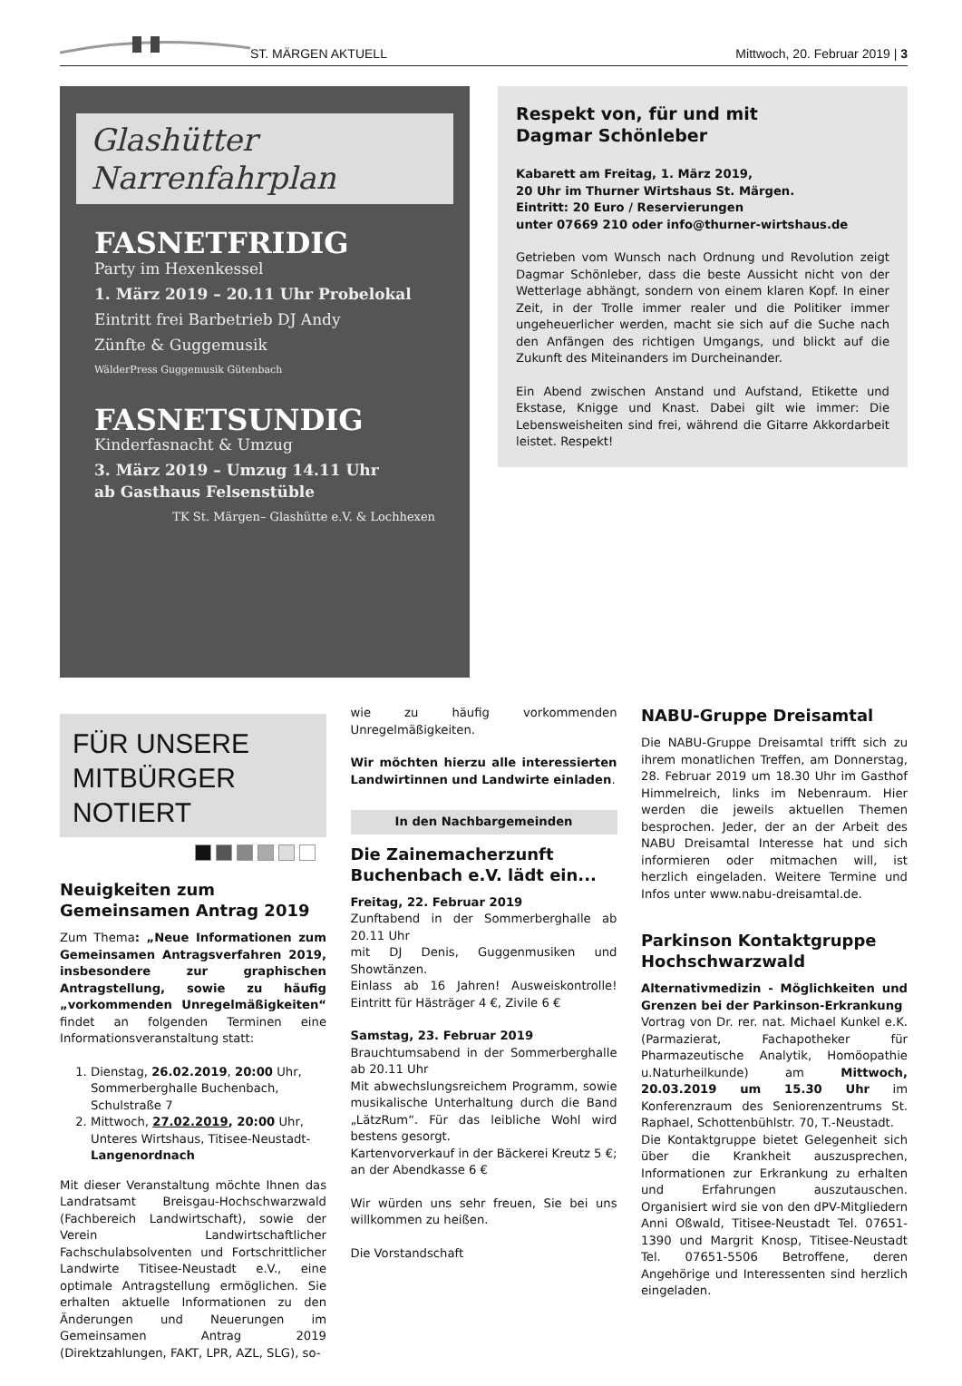ST. MÄRGEN AKTUELL Mittwoch, 20. Februar 2019 | 3
Glashütter
Narrenfahrplan
FASNETFRIDIG
Party im Hexenkessel
1. März 2019 – 20.11 Uhr Probelokal
Eintritt frei Barbetrieb DJ Andy
Zünfte & Guggemusik
WälderPress Guggemusik Gütenbach
FASNETSUNDIG
Kinderfasnacht & Umzug
3. März 2019 – Umzug 14.11 Uhr
ab Gasthaus Felsenstüble
TK St. Märgen– Glashütte e.V. & Lochhexen
Respekt von, für und mit
Dagmar Schönleber
Kabarett am Freitag, 1. März 2019,
20 Uhr im Thurner Wirtshaus St. Märgen.
Eintritt: 20 Euro / Reservierungen
unter 07669 210 oder info@thurner-wirtshaus.de
Getrieben vom Wunsch nach Ordnung und Revolution zeigt Dagmar Schönleber, dass die beste Aussicht nicht von der Wetterlage abhängt, sondern von einem klaren Kopf. In einer Zeit, in der Trolle immer realer und die Politiker immer ungeheuerlicher werden, macht sie sich auf die Suche nach den Anfängen des richtigen Umgangs, und blickt auf die Zukunft des Miteinanders im Durcheinander.
Ein Abend zwischen Anstand und Aufstand, Etikette und Ekstase, Knigge und Knast. Dabei gilt wie immer: Die Lebensweisheiten sind frei, während die Gitarre Akkordarbeit leistet. Respekt!
FÜR UNSERE
MITBÜRGER NOTIERT
Neuigkeiten zum
Gemeinsamen Antrag 2019
Zum Thema: „Neue Informationen zum Gemeinsamen Antragsverfahren 2019, insbesondere zur graphischen Antragstellung, sowie zu häufig „vorkommenden Unregelmäßigkeiten“ findet an folgenden Terminen eine Informationsveranstaltung statt:
1. Dienstag, 26.02.2019, 20:00 Uhr, Sommerberghalle Buchenbach, Schulstraße 7
2. Mittwoch, 27.02.2019, 20:00 Uhr, Unteres Wirtshaus, Titisee-Neustadt-Langenordnach
Mit dieser Veranstaltung möchte Ihnen das Landratsamt Breisgau-Hochschwarzwald (Fachbereich Landwirtschaft), sowie der Verein Landwirtschaftlicher Fachschulabsolventen und Fortschrittlicher Landwirte Titisee-Neustadt e.V., eine optimale Antragstellung ermöglichen. Sie erhalten aktuelle Informationen zu den Änderungen und Neuerungen im Gemeinsamen Antrag 2019 (Direktzahlungen, FAKT, LPR, AZL, SLG), so-
wie zu häufig vorkommenden Unregelmäßigkeiten.
Wir möchten hierzu alle interessierten Landwirtinnen und Landwirte einladen.
In den Nachbargemeinden
Die Zainemacherzunft
Buchenbach e.V. lädt ein...
Freitag, 22. Februar 2019
Zunftabend in der Sommerberghalle ab 20.11 Uhr
mit DJ Denis, Guggenmusiken und Showtänzen.
Einlass ab 16 Jahren! Ausweiskontrolle! Eintritt für Hästräger 4 €, Zivile 6 €
Samstag, 23. Februar 2019
Brauchtumsabend in der Sommerberghalle ab 20.11 Uhr
Mit abwechslungsreichem Programm, sowie musikalische Unterhaltung durch die Band „LätzRum“. Für das leibliche Wohl wird bestens gesorgt.
Kartenvorverkauf in der Bäckerei Kreutz 5 €; an der Abendkasse 6 €
Wir würden uns sehr freuen, Sie bei uns willkommen zu heißen.
Die Vorstandschaft
NABU-Gruppe Dreisamtal
Die NABU-Gruppe Dreisamtal trifft sich zu ihrem monatlichen Treffen, am Donnerstag, 28. Februar 2019 um 18.30 Uhr im Gasthof Himmelreich, links im Nebenraum. Hier werden die jeweils aktuellen Themen besprochen. Jeder, der an der Arbeit des NABU Dreisamtal Interesse hat und sich informieren oder mitmachen will, ist herzlich eingeladen. Weitere Termine und Infos unter www.nabu-dreisamtal.de.
Parkinson Kontaktgruppe
Hochschwarzwald
Alternativmedizin - Möglichkeiten und Grenzen bei der Parkinson-Erkrankung
Vortrag von Dr. rer. nat. Michael Kunkel e.K. (Parmazierat, Fachapotheker für Pharmazeutische Analytik, Homöopathie u.Naturheilkunde) am Mittwoch, 20.03.2019 um 15.30 Uhr im Konferenzraum des Seniorenzentrums St. Raphael, Schottenbühlstr. 70, T.-Neustadt.
Die Kontaktgruppe bietet Gelegenheit sich über die Krankheit auszusprechen, Informationen zur Erkrankung zu erhalten und Erfahrungen auszutauschen. Organisiert wird sie von den dPV-Mitgliedern Anni Oßwald, Titisee-Neustadt Tel. 07651-1390 und Margrit Knosp, Titisee-Neustadt Tel. 07651-5506 Betroffene, deren Angehörige und Interessenten sind herzlich eingeladen.